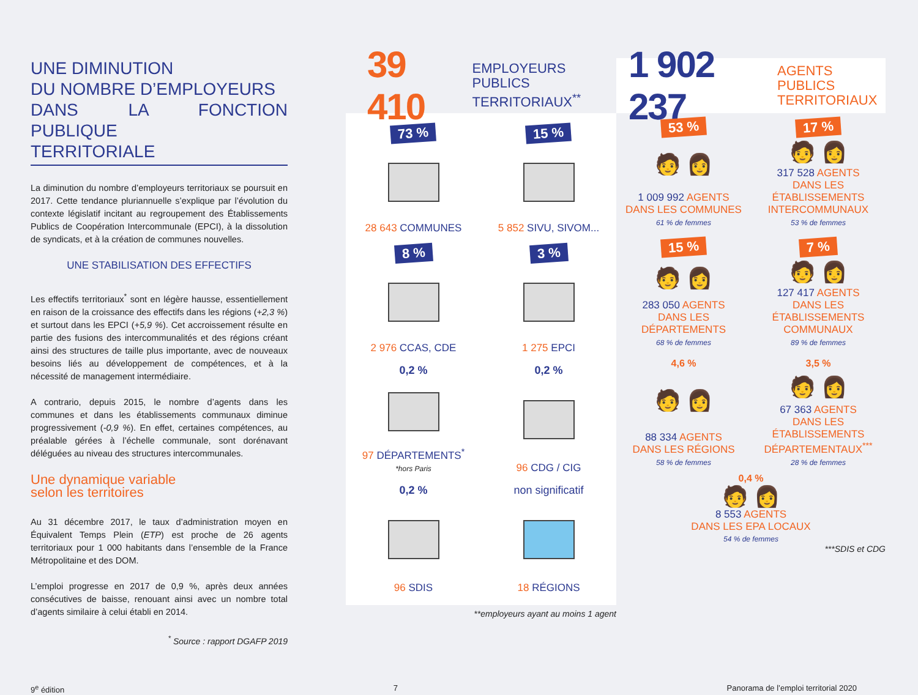UNE DIMINUTION
DU NOMBRE D’EMPLOYEURS
DANS LA FONCTION PUBLIQUE
TERRITORIALE
La diminution du nombre d’employeurs territoriaux se poursuit en 2017. Cette tendance pluriannuelle s’explique par l’évolution du contexte législatif incitant au regroupement des Établissements Publics de Coopération Intercommunale (EPCI), à la dissolution de syndicats, et à la création de communes nouvelles.
UNE STABILISATION DES EFFECTIFS
Les effectifs territoriaux<sup>*</sup> sont en légère hausse, essentiellement en raison de la croissance des effectifs dans les régions (+2,3 %) et surtout dans les EPCI (+5,9 %). Cet accroissement résulte en partie des fusions des intercommunalités et des régions créant ainsi des structures de taille plus importante, avec de nouveaux besoins liés au développement de compétences, et à la nécessité de management intermédiaire.
A contrario, depuis 2015, le nombre d’agents dans les communes et dans les établissements communaux diminue progressivement (-0,9 %). En effet, certaines compétences, au préalable gérées à l’échelle communale, sont dorénavant déléguées au niveau des structures intercommunales.
Une dynamique variable
selon les territoires
Au 31 décembre 2017, le taux d’administration moyen en Équivalent Temps Plein (ETP) est proche de 26 agents territoriaux pour 1 000 habitants dans l’ensemble de la France Métropolitaine et des DOM.
L’emploi progresse en 2017 de 0,9 %, après deux années consécutives de baisse, renouant ainsi avec un nombre total d’agents similaire à celui établi en 2014.
<sup>*</sup> Source : rapport DGAFP 2019
39 410 EMPLOYEURS PUBLICS
TERRITORIAUX<sup>**</sup>
73 %
28 643 COMMUNES
15 %
5 852 SIVU, SIVOM...
8 %
2 976 CCAS, CDE
3 %
1 275 EPCI
0,2 %
97 DÉPARTEMENTS<sup>*</sup>
*hors Paris
0,2 %
96 CDG / CIG
0,2 %
96 SDIS
non significatif
18 RÉGIONS
**employeurs ayant au moins 1 agent
1 902 237 AGENTS PUBLICS
TERRITORIAUX
53 %
🧑 👩
1 009 992 AGENTS
DANS LES COMMUNES
61 % de femmes
17 %
🧑 👩
317 528 AGENTS
DANS LES ÉTABLISSEMENTS INTERCOMMUNAUX
53 % de femmes
15 %
🧑 👩
283 050 AGENTS
DANS LES DÉPARTEMENTS
68 % de femmes
7 %
🧑 👩
127 417 AGENTS
DANS LES ÉTABLISSEMENTS COMMUNAUX
89 % de femmes
4,6 %
🧑 👩
88 334 AGENTS
DANS LES RÉGIONS
58 % de femmes
3,5 %
🧑 👩
67 363 AGENTS
DANS LES ÉTABLISSEMENTS DÉPARTEMENTAUX<sup>***</sup>
28 % de femmes
0,4 %
🧑 👩
8 553 AGENTS
DANS LES EPA LOCAUX
54 % de femmes
***SDIS et CDG
9<sup>e</sup> édition 7 Panorama de l’emploi territorial 2020